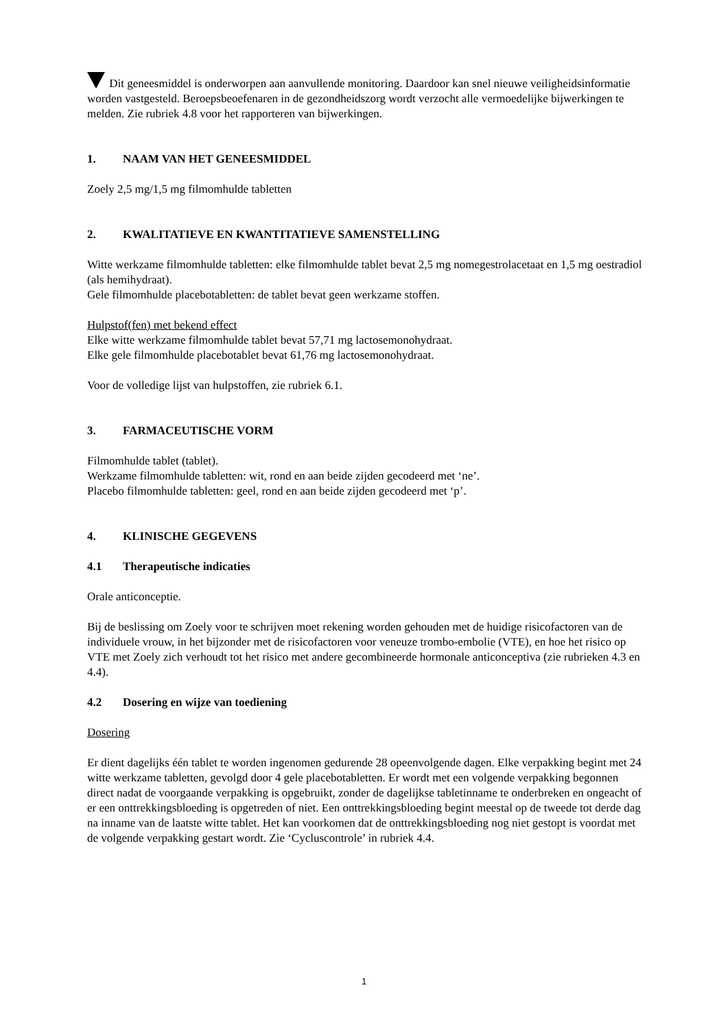Dit geneesmiddel is onderworpen aan aanvullende monitoring. Daardoor kan snel nieuwe veiligheidsinformatie worden vastgesteld. Beroepsbeoefenaren in de gezondheidszorg wordt verzocht alle vermoedelijke bijwerkingen te melden. Zie rubriek 4.8 voor het rapporteren van bijwerkingen.
1. NAAM VAN HET GENEESMIDDEL
Zoely 2,5 mg/1,5 mg filmomhulde tabletten
2. KWALITATIEVE EN KWANTITATIEVE SAMENSTELLING
Witte werkzame filmomhulde tabletten: elke filmomhulde tablet bevat 2,5 mg nomegestrolacetaat en 1,5 mg oestradiol (als hemihydraat).
Gele filmomhulde placebotabletten: de tablet bevat geen werkzame stoffen.
Hulpstof(fen) met bekend effect
Elke witte werkzame filmomhulde tablet bevat 57,71 mg lactosemonohydraat.
Elke gele filmomhulde placebotablet bevat 61,76 mg lactosemonohydraat.
Voor de volledige lijst van hulpstoffen, zie rubriek 6.1.
3. FARMACEUTISCHE VORM
Filmomhulde tablet (tablet).
Werkzame filmomhulde tabletten: wit, rond en aan beide zijden gecodeerd met ‘ne’.
Placebo filmomhulde tabletten: geel, rond en aan beide zijden gecodeerd met ‘p’.
4. KLINISCHE GEGEVENS
4.1 Therapeutische indicaties
Orale anticonceptie.
Bij de beslissing om Zoely voor te schrijven moet rekening worden gehouden met de huidige risicofactoren van de individuele vrouw, in het bijzonder met de risicofactoren voor veneuze trombo-embolie (VTE), en hoe het risico op VTE met Zoely zich verhoudt tot het risico met andere gecombineerde hormonale anticonceptiva (zie rubrieken 4.3 en 4.4).
4.2 Dosering en wijze van toediening
Dosering
Er dient dagelijks één tablet te worden ingenomen gedurende 28 opeenvolgende dagen. Elke verpakking begint met 24 witte werkzame tabletten, gevolgd door 4 gele placebotabletten. Er wordt met een volgende verpakking begonnen direct nadat de voorgaande verpakking is opgebruikt, zonder de dagelijkse tabletinname te onderbreken en ongeacht of er een onttrekkingsbloeding is opgetreden of niet. Een onttrekkingsbloeding begint meestal op de tweede tot derde dag na inname van de laatste witte tablet. Het kan voorkomen dat de onttrekkingsbloeding nog niet gestopt is voordat met de volgende verpakking gestart wordt. Zie ‘Cycluscontrole’ in rubriek 4.4.
1